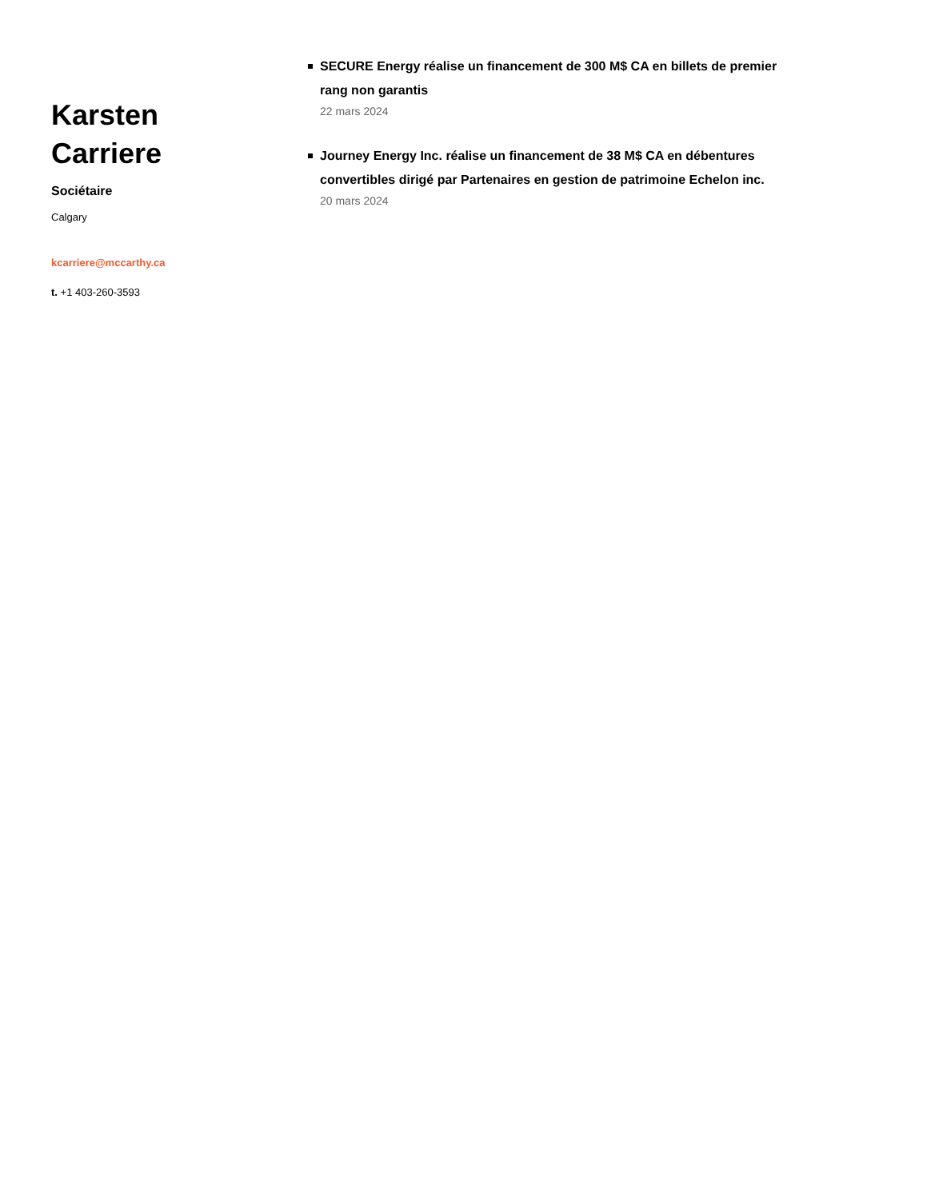Karsten
Carriere
Sociétaire
Calgary
kcarriere@mccarthy.ca
t. +1 403-260-3593
SECURE Energy réalise un financement de 300 M$ CA en billets de premier rang non garantis
22 mars 2024
Journey Energy Inc. réalise un financement de 38 M$ CA en débentures convertibles dirigé par Partenaires en gestion de patrimoine Echelon inc.
20 mars 2024